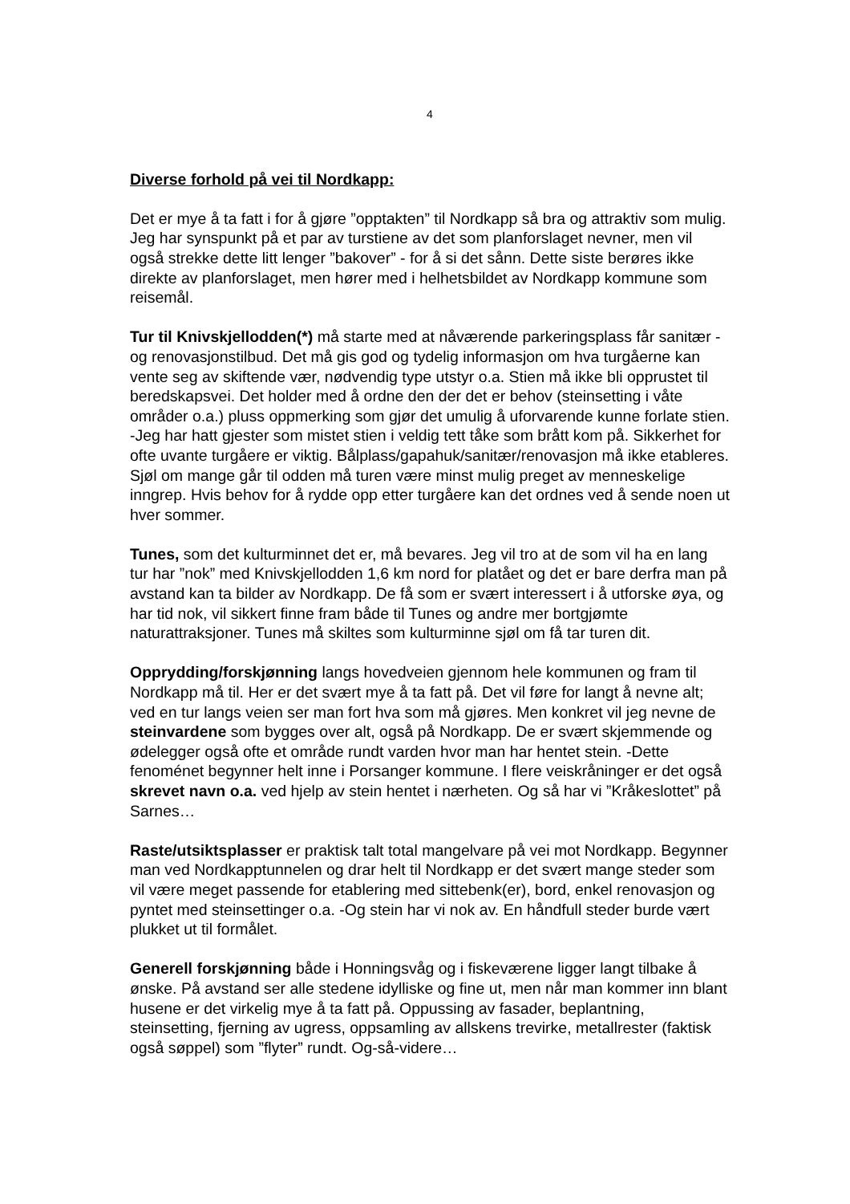4
Diverse forhold på vei til Nordkapp:
Det er mye å ta fatt i for å gjøre ”opptakten” til Nordkapp så bra og attraktiv som mulig. Jeg har synspunkt på et par av turstiene av det som planforslaget nevner, men vil også strekke dette litt lenger ”bakover” - for å si det sånn. Dette siste berøres ikke direkte av planforslaget, men hører med i helhetsbildet av Nordkapp kommune som reisemål.
Tur til Knivskjellodden(*) må starte med at nåværende parkeringsplass får sanitær -og renovasjonstilbud. Det må gis god og tydelig informasjon om hva turgåerne kan vente seg av skiftende vær, nødvendig type utstyr o.a. Stien må ikke bli opprustet til beredskapsvei. Det holder med å ordne den der det er behov (steinsetting i våte områder o.a.) pluss oppmerking som gjør det umulig å uforvarende kunne forlate stien. -Jeg har hatt gjester som mistet stien i veldig tett tåke som brått kom på. Sikkerhet for ofte uvante turgåere er viktig. Bålplass/gapahuk/sanitær/renovasjon må ikke etableres. Sjøl om mange går til odden må turen være minst mulig preget av menneskelige inngrep. Hvis behov for å rydde opp etter turgåere kan det ordnes ved å sende noen ut hver sommer.
Tunes, som det kulturminnet det er, må bevares. Jeg vil tro at de som vil ha en lang tur har ”nok” med Knivskjellodden 1,6 km nord for platået og det er bare derfra man på avstand kan ta bilder av Nordkapp. De få som er svært interessert i å utforske øya, og har tid nok, vil sikkert finne fram både til Tunes og andre mer bortgjømte naturattraksjoner. Tunes må skiltes som kulturminne sjøl om få tar turen dit.
Opprydding/forskjønning langs hovedveien gjennom hele kommunen og fram til Nordkapp må til. Her er det svært mye å ta fatt på. Det vil føre for langt å nevne alt; ved en tur langs veien ser man fort hva som må gjøres. Men konkret vil jeg nevne de steinvardene som bygges over alt, også på Nordkapp. De er svært skjemmende og ødelegger også ofte et område rundt varden hvor man har hentet stein. -Dette fenoménet begynner helt inne i Porsanger kommune. I flere veiskråninger er det også skrevet navn o.a. ved hjelp av stein hentet i nærheten. Og så har vi ”Kråkeslottet” på Sarnes…
Raste/utsiktsplasser er praktisk talt total mangelvare på vei mot Nordkapp. Begynner man ved Nordkapptunnelen og drar helt til Nordkapp er det svært mange steder som vil være meget passende for etablering med sittebenk(er), bord, enkel renovasjon og pyntet med steinsettinger o.a. -Og stein har vi nok av. En håndfull steder burde vært plukket ut til formålet.
Generell forskjønning både i Honningsvåg og i fiskeværene ligger langt tilbake å ønske. På avstand ser alle stedene idylliske og fine ut, men når man kommer inn blant husene er det virkelig mye å ta fatt på. Oppussing av fasader, beplantning, steinsetting, fjerning av ugress, oppsamling av allskens trevirke, metallrester (faktisk også søppel) som ”flyter” rundt. Og-så-videre…